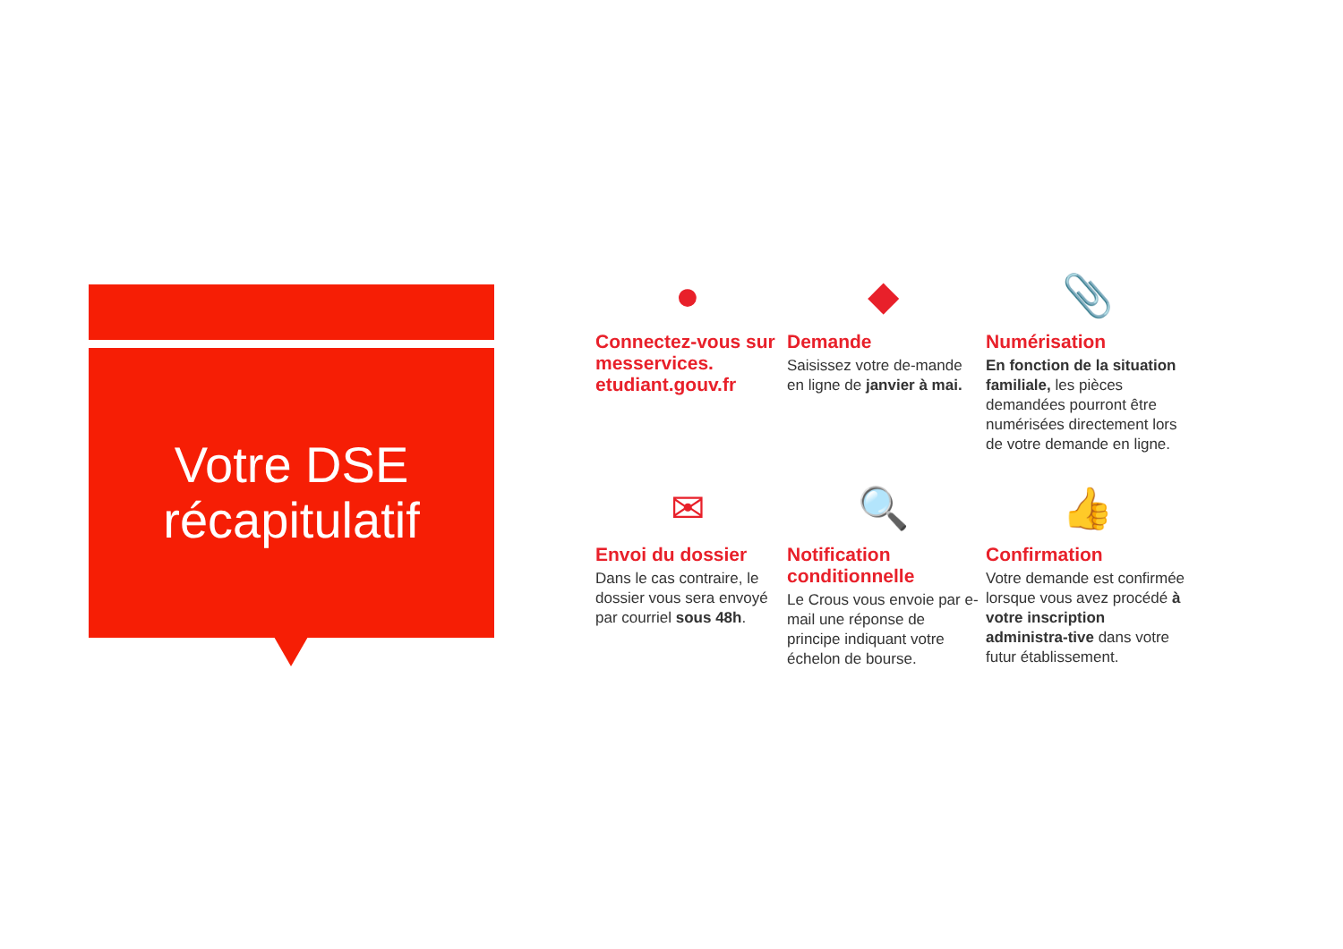Votre DSE
récapitulatif
●
Connectez-vous sur messervices. etudiant.gouv.fr
◆
Demande
Saisissez votre de-mande en ligne de janvier à mai.
📎
Numérisation
En fonction de la situation familiale, les pièces demandées pourront être numérisées directement lors de votre demande en ligne.
✉
Envoi du dossier
Dans le cas contraire, le dossier vous sera envoyé par courriel sous 48h.
🔍
Notification conditionnelle
Le Crous vous envoie par e-mail une réponse de principe indiquant votre échelon de bourse.
👍
Confirmation
Votre demande est confirmée lorsque vous avez procédé à votre inscription administra-tive dans votre futur établissement.